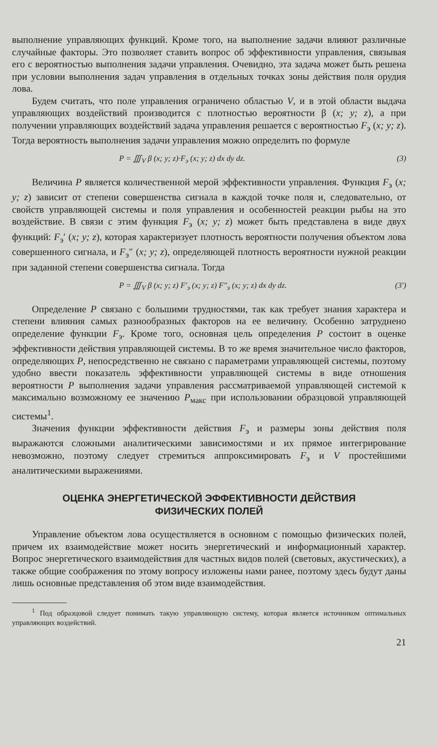выполнение управляющих функций. Кроме того, на выполнение задачи влияют различные случайные факторы. Это позволяет ставить вопрос об эффективности управления, связывая его с вероятностью выполнения задачи управления. Очевидно, эта задача может быть решена при условии выполнения задач управления в отдельных точках зоны действия поля орудия лова.
Будем считать, что поле управления ограничено областью V, и в этой области выдача управляющих воздействий производится с плотностью вероятности β (x; y; z), а при получении управляющих воздействий задача управления решается с вероятностью F<sub>э</sub> (x; y; z). Тогда вероятность выполнения задачи управления можно определить по формуле
P = ∭<sub>V</sub> β (x; y; z)·F<sub>э</sub> (x; y; z) dx dy dz. (3)
Величина P является количественной мерой эффективности управления. Функция F<sub>э</sub> (x; y; z) зависит от степени совершенства сигнала в каждой точке поля и, следовательно, от свойств управляющей системы и поля управления и особенностей реакции рыбы на это воздействие. В связи с этим функция F<sub>э</sub> (x; y; z) может быть представлена в виде двух функций: F<sub>э</sub>′ (x; y; z), которая характеризует плотность вероятности получения объектом лова совершенного сигнала, и F<sub>э</sub>″ (x; y; z), определяющей плотность вероятности нужной реакции при заданной степени совершенства сигнала. Тогда
P = ∭<sub>V</sub> β (x; y; z) F′<sub>э</sub> (x; y; z) F″<sub>э</sub> (x; y; z) dx dy dz. (3′)
Определение P связано с большими трудностями, так как требует знания характера и степени влияния самых разнообразных факторов на ее величину. Особенно затруднено определение функции F<sub>э</sub>. Кроме того, основная цель определения P состоит в оценке эффективности действия управляющей системы. В то же время значительное число факторов, определяющих P, непосредственно не связано с параметрами управляющей системы, поэтому удобно ввести показатель эффективности управляющей системы в виде отношения вероятности P выполнения задачи управления рассматриваемой управляющей системой к максимально возможному ее значению P<sub>макс</sub> при использовании образцовой управляющей системы<sup>1</sup>.
Значения функции эффективности действия F<sub>э</sub> и размеры зоны действия поля выражаются сложными аналитическими зависимостями и их прямое интегрирование невозможно, поэтому следует стремиться аппроксимировать F<sub>э</sub> и V простейшими аналитическими выражениями.
ОЦЕНКА ЭНЕРГЕТИЧЕСКОЙ ЭФФЕКТИВНОСТИ ДЕЙСТВИЯ
ФИЗИЧЕСКИХ ПОЛЕЙ
Управление объектом лова осуществляется в основном с помощью физических полей, причем их взаимодействие может носить энергетический и информационный характер. Вопрос энергетического взаимодействия для частных видов полей (световых, акустических), а также общие соображения по этому вопросу изложены нами ранее, поэтому здесь будут даны лишь основные представления об этом виде взаимодействия.
<sup>1</sup> Под образцовой следует понимать такую управляющую систему, которая является источником оптимальных управляющих воздействий.
21